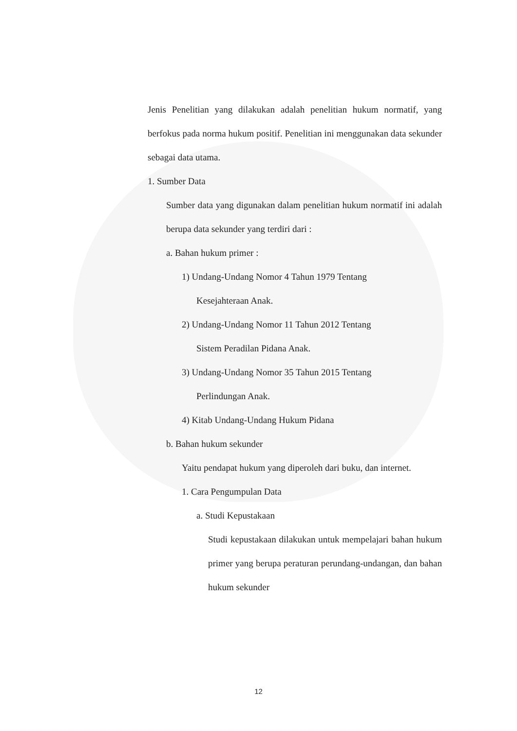Jenis Penelitian yang dilakukan adalah penelitian hukum normatif, yang berfokus pada norma hukum positif. Penelitian ini menggunakan data sekunder sebagai data utama.
1. Sumber Data
Sumber data yang digunakan dalam penelitian hukum normatif ini adalah berupa data sekunder yang terdiri dari :
a. Bahan hukum primer :
1) Undang-Undang Nomor 4 Tahun 1979 Tentang
Kesejahteraan Anak.
2) Undang-Undang Nomor 11 Tahun 2012 Tentang
Sistem Peradilan Pidana Anak.
3) Undang-Undang Nomor 35 Tahun 2015 Tentang
Perlindungan Anak.
4) Kitab Undang-Undang Hukum Pidana
b. Bahan hukum sekunder
Yaitu pendapat hukum yang diperoleh dari buku, dan internet.
1. Cara Pengumpulan Data
a. Studi Kepustakaan
Studi kepustakaan dilakukan untuk mempelajari bahan hukum primer yang berupa peraturan perundang-undangan, dan bahan hukum sekunder
12